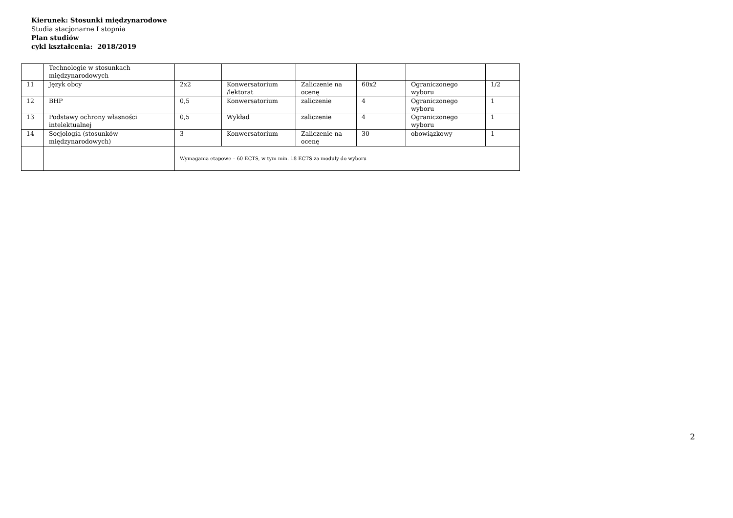Kierunek: Stosunki międzynarodowe
Studia stacjonarne I stopnia
Plan studiów
cykl kształcenia: 2018/2019
| | Technologie w stosunkach międzynarodowych | | | | | | |
| 11 | Język obcy | 2x2 | Konwersatorium /lektorat | Zaliczenie na ocenę | 60x2 | Ograniczonego wyboru | 1/2 |
| 12 | BHP | 0,5 | Konwersatorium | zaliczenie | 4 | Ograniczonego wyboru | 1 |
| 13 | Podstawy ochrony własności intelektualnej | 0,5 | Wykład | zaliczenie | 4 | Ograniczonego wyboru | 1 |
| 14 | Socjologia (stosunków międzynarodowych) | 3 | Konwersatorium | Zaliczenie na ocenę | 30 | obowiązkowy | 1 |
| | | Wymagania etapowe – 60 ECTS, w tym min. 18 ECTS za moduły do wyboru | | | | | |
2